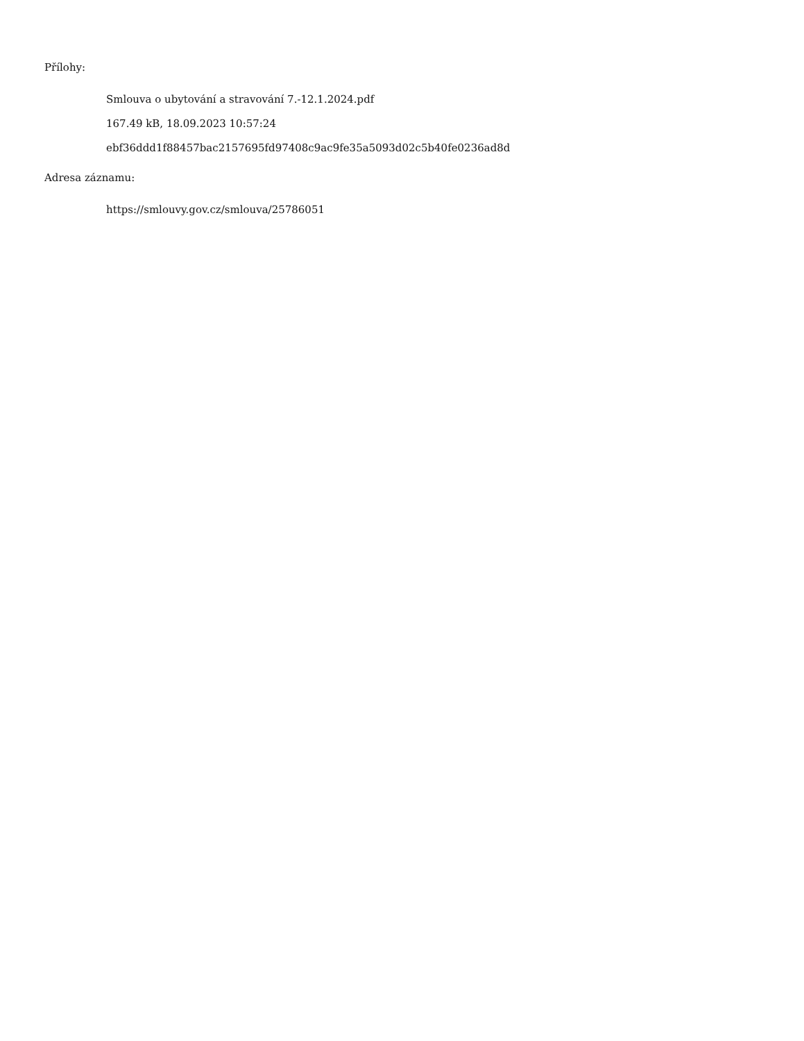Přílohy:
Smlouva o ubytování a stravování 7.-12.1.2024.pdf
167.49 kB, 18.09.2023 10:57:24
ebf36ddd1f88457bac2157695fd97408c9ac9fe35a5093d02c5b40fe0236ad8d
Adresa záznamu:
https://smlouvy.gov.cz/smlouva/25786051